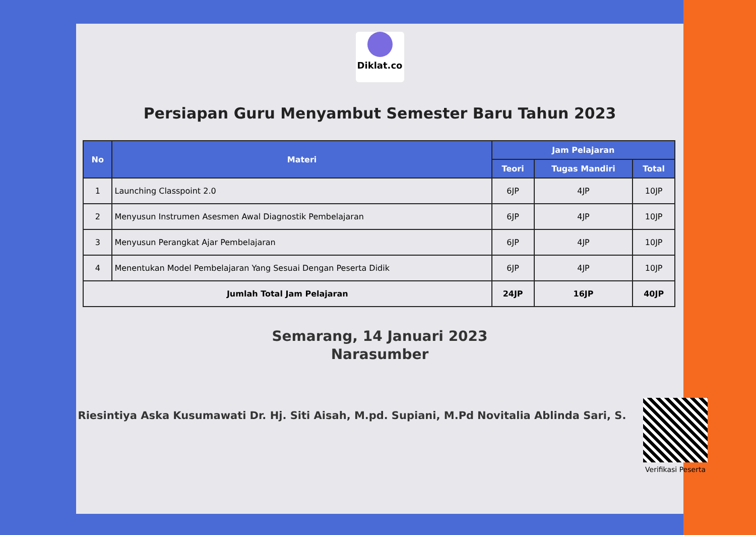Diklat.co
Persiapan Guru Menyambut Semester Baru Tahun 2023
| No | Materi | Jam Pelajaran | | |
| --- | --- | --- | --- | --- |
| | | Teori | Tugas Mandiri | Total |
| 1 | Launching Classpoint 2.0 | 6JP | 4JP | 10JP |
| 2 | Menyusun Instrumen Asesmen Awal Diagnostik Pembelajaran | 6JP | 4JP | 10JP |
| 3 | Menyusun Perangkat Ajar Pembelajaran | 6JP | 4JP | 10JP |
| 4 | Menentukan Model Pembelajaran Yang Sesuai Dengan Peserta Didik | 6JP | 4JP | 10JP |
| Jumlah Total Jam Pelajaran | | 24JP | 16JP | 40JP |
Semarang, 14 Januari 2023
Narasumber
Riesintiya Aska Kusumawati Dr. Hj. Siti Aisah, M.pd. Supiani, M.Pd Novitalia Ablinda Sari, S.
Verifikasi Peserta